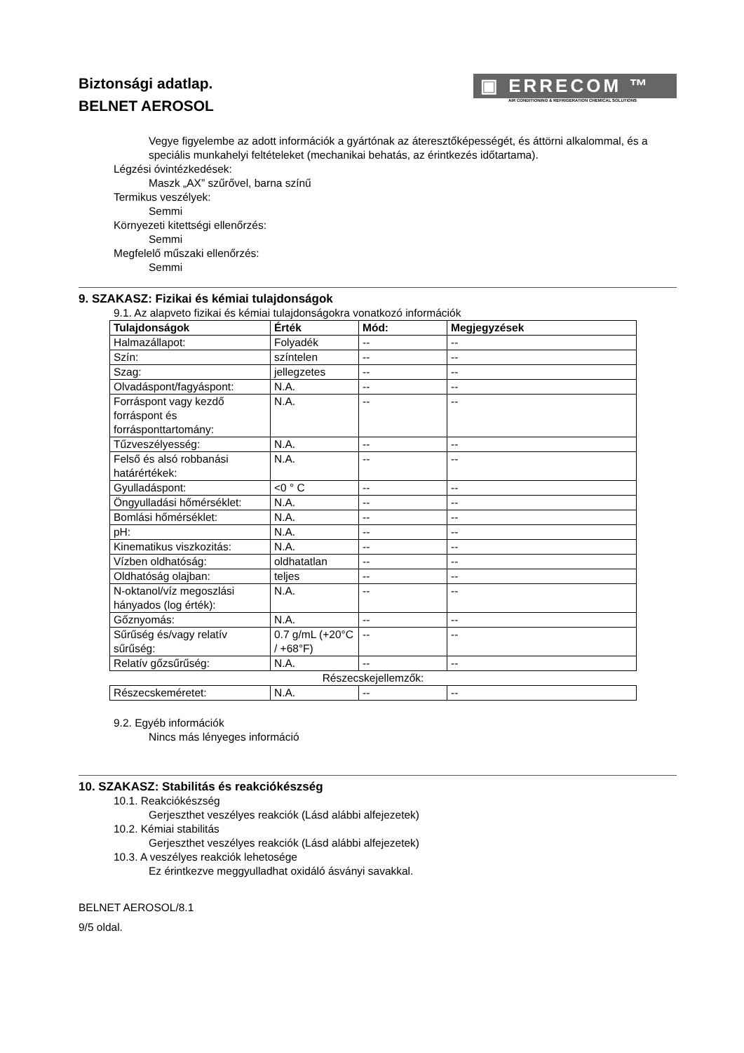Biztonsági adatlap.
BELNET AEROSOL
▣ ERRECOM ™
AIR CONDITIONING & REFRIGERATION CHEMICAL SOLUTIONS
Vegye figyelembe az adott információk a gyártónak az áteresztőképességét, és áttörni alkalommal, és a speciális munkahelyi feltételeket (mechanikai behatás, az érintkezés időtartama).
Légzési óvintézkedések:
Maszk „AX” szűrővel, barna színű
Termikus veszélyek:
Semmi
Környezeti kitettségi ellenőrzés:
Semmi
Megfelelő műszaki ellenőrzés:
Semmi
9. SZAKASZ: Fizikai és kémiai tulajdonságok
9.1. Az alapveto fizikai és kémiai tulajdonságokra vonatkozó információk
| Tulajdonságok | Érték | Mód: | Megjegyzések |
| --- | --- | --- | --- |
| Halmazállapot: | Folyadék | -- | -- |
| Szín: | színtelen | -- | -- |
| Szag: | jellegzetes | -- | -- |
| Olvadáspont/fagyáspont: | N.A. | -- | -- |
| Forráspont vagy kezdő forráspont és forrásponttartomány: | N.A. | -- | -- |
| Tűzveszélyesség: | N.A. | -- | -- |
| Felső és alsó robbanási határértékek: | N.A. | -- | -- |
| Gyulladáspont: | <0 ° C | -- | -- |
| Öngyulladási hőmérséklet: | N.A. | -- | -- |
| Bomlási hőmérséklet: | N.A. | -- | -- |
| pH: | N.A. | -- | -- |
| Kinematikus viszkozitás: | N.A. | -- | -- |
| Vízben oldhatóság: | oldhatatlan | -- | -- |
| Oldhatóság olajban: | teljes | -- | -- |
| N-oktanol/víz megoszlási hányados (log érték): | N.A. | -- | -- |
| Gőznyomás: | N.A. | -- | -- |
| Sűrűség és/vagy relatív sűrűség: | 0.7 g/mL (+20°C / +68°F) | -- | -- |
| Relatív gőzsűrűség: | N.A. | -- | -- |
| Részecskejellemzők: | | | |
| Részecskeméretet: | N.A. | -- | -- |
9.2. Egyéb információk
Nincs más lényeges információ
10. SZAKASZ: Stabilitás és reakciókészség
10.1. Reakciókészség
Gerjeszthet veszélyes reakciók (Lásd alábbi alfejezetek)
10.2. Kémiai stabilitás
Gerjeszthet veszélyes reakciók (Lásd alábbi alfejezetek)
10.3. A veszélyes reakciók lehetosége
Ez érintkezve meggyulladhat oxidáló ásványi savakkal.
BELNET AEROSOL/8.1
9/5 oldal.